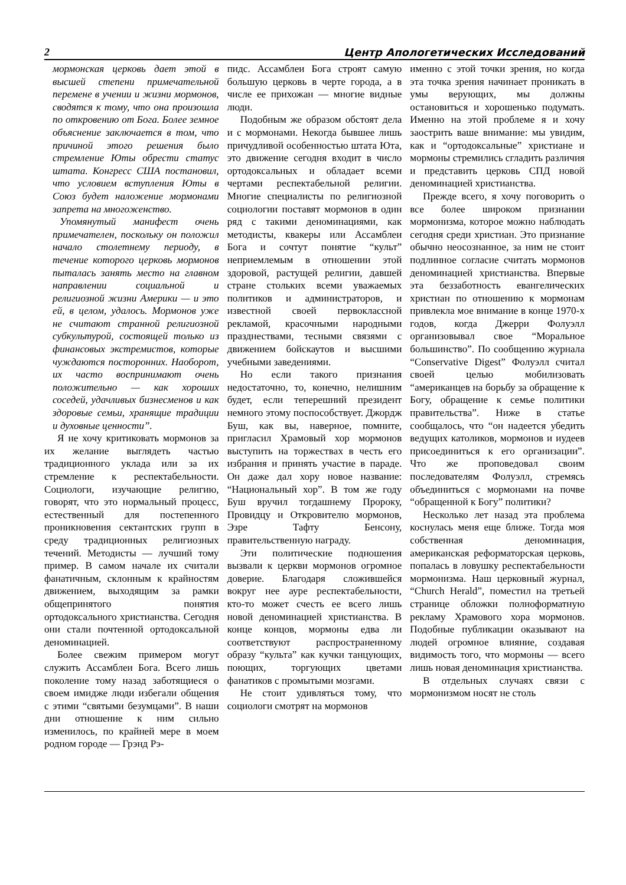2 Центр Апологетических Исследований
мормонская церковь дает этой в высшей степени примечательной перемене в учении и жизни мормонов, сводятся к тому, что она произошла по откровению от Бога. Более земное объяснение заключается в том, что причиной этого решения было стремление Юты обрести статус штата. Конгресс США постановил, что условием вступления Юты в Союз будет наложение мормонами запрета на многоженство.
Упомянутый манифест очень примечателен, поскольку он положил начало столетнему периоду, в течение которого церковь мормонов пыталась занять место на главном направлении социальной и религиозной жизни Америки — и это ей, в целом, удалось. Мормонов уже не считают странной религиозной субкультурой, состоящей только из финансовых экстремистов, которые чуждаются посторонних. Наоборот, их часто воспринимают очень положительно — как хороших соседей, удачливых бизнесменов и как здоровые семьи, хранящие традиции и духовные ценности”.
Я не хочу критиковать мормонов за их желание выглядеть частью традиционного уклада или за их стремление к респектабельности. Социологи, изучающие религию, говорят, что это нормальный процесс, естественный для постепенного проникновения сектантских групп в среду традиционных религиозных течений. Методисты — лучший тому пример. В самом начале их считали фанатичным, склонным к крайностям движением, выходящим за рамки общепринятого понятия ортодоксального христианства. Сегодня они стали почтенной ортодоксальной деноминацией.
Более свежим примером могут служить Ассамблеи Бога. Всего лишь поколение тому назад заботящиеся о своем имидже люди избегали общения с этими “святыми безумцами”. В наши дни отношение к ним сильно изменилось, по крайней мере в моем родном городе — Грэнд Рэ-
пидс. Ассамблеи Бога строят самую большую церковь в черте города, а в числе ее прихожан — многие видные люди.
Подобным же образом обстоят дела и с мормонами. Некогда бывшее лишь причудливой особенностью штата Юта, это движение сегодня входит в число ортодоксальных и обладает всеми чертами респектабельной религии. Многие специалисты по религиозной социологии поставят мормонов в один ряд с такими деноминациями, как методисты, квакеры или Ассамблеи Бога и сочтут понятие “культ” неприемлемым в отношении этой здоровой, растущей религии, давшей стране стольких всеми уважаемых политиков и администраторов, и известной своей первоклассной рекламой, красочными народными празднествами, тесными связями с движением бойскаутов и высшими учебными заведениями.
Но если такого признания недостаточно, то, конечно, нелишним будет, если теперешний президент немного этому поспособствует. Джордж Буш, как вы, наверное, помните, пригласил Храмовый хор мормонов выступить на торжествах в честь его избрания и принять участие в параде. Он даже дал хору новое название: “Национальный хор”. В том же году Буш вручил тогдашнему Пророку, Провидцу и Откровителю мормонов, Эзре Тафту Бенсону, правительственную награду.
Эти политические подношения вызвали к церкви мормонов огромное доверие. Благодаря сложившейся вокруг нее ауре респектабельности, кто-то может счесть ее всего лишь новой деноминацией христианства. В конце концов, мормоны едва ли соответствуют распространенному образу “культа” как кучки танцующих, поющих, торгующих цветами фанатиков с промытыми мозгами.
Не стоит удивляться тому, что социологи смотрят на мормонов
именно с этой точки зрения, но когда эта точка зрения начинает проникать в умы верующих, мы должны остановиться и хорошенько подумать. Именно на этой проблеме я и хочу заострить ваше внимание: мы увидим, как и “ортодоксальные” христиане и мормоны стремились сгладить различия и представить церковь СПД новой деноминацией христианства.
Прежде всего, я хочу поговорить о все более широком признании мормонизма, которое можно наблюдать сегодня среди христиан. Это признание обычно неосознанное, за ним не стоит подлинное согласие считать мормонов деноминацией христианства. Впервые эта беззаботность евангелических христиан по отношению к мормонам привлекла мое внимание в конце 1970-х годов, когда Джерри Фолуэлл организовывал свое “Моральное большинство”. По сообщению журнала “Conservative Digest” Фолуэлл считал своей целью мобилизовать “американцев на борьбу за обращение к Богу, обращение к семье политики правительства”. Ниже в статье сообщалось, что “он надеется убедить ведущих католиков, мормонов и иудеев присоединиться к его организации”. Что же проповедовал своим последователям Фолуэлл, стремясь объединиться с мормонами на почве “обращенной к Богу” политики?
Несколько лет назад эта проблема коснулась меня еще ближе. Тогда моя собственная деноминация, американская реформаторская церковь, попалась в ловушку респектабельности мормонизма. Наш церковный журнал, “Church Herald”, поместил на третьей странице обложки полноформатную рекламу Храмового хора мормонов. Подобные публикации оказывают на людей огромное влияние, создавая видимость того, что мормоны — всего лишь новая деноминация христианства.
В отдельных случаях связи с мормонизмом носят не столь